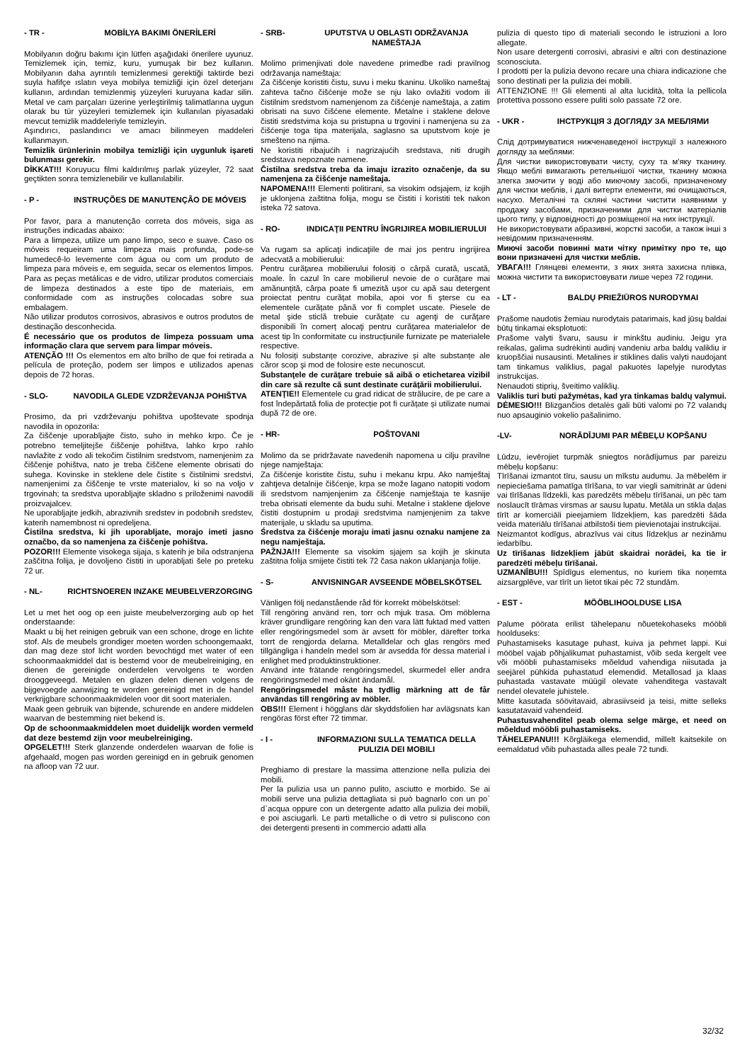- TR - MOBİLYA BAKIMI ÖNERİLERİ
Mobilyanın doğru bakımı için lütfen aşağıdaki önerilere uyunuz. Temizlemek için, temiz, kuru, yumuşak bir bez kullanın. Mobilyanın daha ayrıntılı temizlenmesi gerektiği taktirde bezi suyla hafifçe ıslatın veya mobilya temizliği için özel deterjanı kullanın, ardından temizlenmiş yüzeyleri kuruyana kadar silin. Metal ve cam parçaları üzerine yerleştirilmiş talimatlarına uygun olarak bu tür yüzeyleri temizlemek için kullanılan piyasadaki mevcut temizlik maddeleriyle temizleyin.
Aşındırıcı, paslandırıcı ve amacı bilinmeyen maddeleri kullanmayın.
Temizlik ürünlerinin mobilya temizliği için uygunluk işareti bulunması gerekir.
DİKKAT!!! Koruyucu filmi kaldırılmış parlak yüzeyler, 72 saat geçtikten sonra temizlenebilir ve kullanılabilir.
- P - INSTRUÇÕES DE MANUTENÇÃO DE MÓVEIS
Por favor, para a manutenção correta dos móveis, siga as instruções indicadas abaixo:
Para a limpeza, utilize um pano limpo, seco e suave. Caso os móveis requeiram uma limpeza mais profunda, pode-se humedecê-lo levemente com água ou com um produto de limpeza para móveis e, em seguida, secar os elementos limpos. Para as peças metálicas e de vidro, utilizar produtos comerciais de limpeza destinados a este tipo de materiais, em conformidade com as instruções colocadas sobre sua embalagem.
Não utilizar produtos corrosivos, abrasivos e outros produtos de destinação desconhecida.
É necessário que os produtos de limpeza possuam uma informação clara que servem para limpar móveis.
ATENÇÃO !!! Os elementos em alto brilho de que foi retirada a película de proteção, podem ser limpos e utilizados apenas depois de 72 horas.
- SLO- NAVODILA GLEDE VZDRŽEVANJA POHIŠTVA
Prosimo, da pri vzdrževanju pohištva upoštevate spodnja navodila in opozorila:
Za čiščenje uporabljajte čisto, suho in mehko krpo. Če je potrebno temeljitejše čiščenje pohištva, lahko krpo rahlo navlažite z vodo ali tekočim čistilnim sredstvom, namenjenim za čiščenje pohištva, nato je treba čiščene elemente obrisati do suhega. Kovinske in steklene dele čistite s čistilnimi sredstvi, namenjenimi za čiščenje te vrste materialov, ki so na voljo v trgovinah; ta sredstva uporabljajte skladno s priloženimi navodili proizvajalcev.
Ne uporabljajte jedkih, abrazivnih sredstev in podobnih sredstev, katerih namembnost ni opredeljena.
Čistilna sredstva, ki jih uporabljate, morajo imeti jasno označbo, da so namenjena za čiščenje pohištva.
POZOR!!! Elemente visokega sijaja, s katerih je bila odstranjena zaščitna folija, je dovoljeno čistiti in uporabljati šele po preteku 72 ur.
- NL- RICHTSNOEREN INZAKE MEUBELVERZORGING
Let u met het oog op een juiste meubelverzorging aub op het onderstaande:
Maakt u bij het reinigen gebruik van een schone, droge en lichte stof. Als de meubels grondiger moeten worden schoongemaakt, dan mag deze stof licht worden bevochtigd met water of een schoonmaakmiddel dat is bestemd voor de meubelreiniging, en dienen de gereinigde onderdelen vervolgens te worden drooggeveegd. Metalen en glazen delen dienen volgens de bijgevoegde aanwijzing te worden gereinigd met in de handel verkrijgbare schoonmaakmidelen voor dit soort materialen.
Maak geen gebruik van bijtende, schurende en andere middelen waarvan de bestemming niet bekend is.
Op de schoonmaakmiddelen moet duidelijk worden vermeld dat deze bestemd zijn voor meubelreiniging.
OPGELET!!! Sterk glanzende onderdelen waarvan de folie is afgehaald, mogen pas worden gereinigd en in gebruik genomen na afloop van 72 uur.
- SRB- UPUTSTVA U OBLASTI ODRŽAVANJA NAMEŠTAJA
Molimo primenjivati dole navedene primedbe radi pravilnog održavanja nameštaja:
Za čišćenje koristiti čistu, suvu i meku tkaninu. Ukoliko nameštaj zahteva tačno čišćenje može se nju lako ovlažiti vodom ili čistilnim sredstvom namenjenom za čišćenje nameštaja, a zatim obrisati na suvo čišćene elemente. Metalne i staklene delove čistiti sredstvima koja su pristupna u trgovini i namenjena su za čišćenje toga tipa materijala, saglasno sa uputstvom koje je smešteno na njima.
Ne koristiti ribajućih i nagrizajućih sredstava, niti drugih sredstava nepoznate namene.
Čistilna sredstva treba da imaju izrazito označenje, da su namenjena za čišćenje nameštaja.
NAPOMENA!!! Elementi politirani, sa visokim odsjajem, iz kojih je uklonjena zaštitna folija, mogu se čistiti i koristiti tek nakon isteka 72 satova.
- RO- INDICAŢII PENTRU ÎNGRIJIREA MOBILIERULUI
Va rugam sa aplicaţi indicaţiile de mai jos pentru ingrijirea adecvată a mobilierului:
Pentru curățarea mobilierului folosiți o cârpă curată, uscată, moale. În cazul în care mobilierul nevoie de o curățare mai amănunțită, cârpa poate fi umezită ușor cu apă sau detergent proiectat pentru curățat mobila, apoi vor fi şterse cu ea elementele curățate până vor fi complet uscate. Piesele de metal şide sticlă trebuie curățate cu agenţi de curăţare disponibili în comerț alocaţi pentru curățarea materialelor de acest tip în conformitate cu instrucțiunile furnizate pe materialele respective.
Nu folosiți substanțe corozive, abrazive și alte substanțe ale căror scop şi mod de folosire este necunoscut.
Substanţele de curăţare trebuie să aibă o etichetarea vizibil din care să rezulte că sunt destinate curăţării mobilierului.
ATENŢIE!! Elementele cu grad ridicat de strălucire, de pe care a fost îndepărtată folia de protecție pot fi curățate și utilizate numai după 72 de ore.
- HR- POŠTOVANI
Molimo da se pridržavate navedenih napomena u cilju pravilne njege namještaja:
Za čišćenje koristite čistu, suhu i mekanu krpu. Ako namještaj zahtjeva detalnije čišćenje, krpa se može lagano natopiti vodom ili sredstvom namjenjenim za čišćenje namještaja te kasnije treba obrisati elemente da budu suhi. Metalne i staklene djelove čistiti dostupnim u prodaji sredstvima namjenjenim za takve materijale, u skladu sa uputima.
Średstva za čišćenje moraju imati jasnu oznaku namjene za negu namještaja.
PAŽNJA!!! Elemente sa visokim sjajem sa kojih je skinuta zaštitna folija smijete čistiti tek 72 časa nakon uklanjanja folije.
- S- ANVISNINGAR AVSEENDE MÖBELSKÖTSEL
Vänligen följ nedanstående råd för korrekt möbelskötsel:
Till rengöring använd ren, torr och mjuk trasa. Om möblerna kräver grundligare rengöring kan den vara lätt fuktad med vatten eller rengöringsmedel som är avsett för möbler, därefter torka torrt de rengjorda delarna. Metalldelar och glas rengörs med tillgängliga i handeln medel som är avsedda för dessa material i enlighet med produktinstruktioner.
Använd inte frätande rengöringsmedel, skurmedel eller andra rengöringsmedel med okänt ändamål.
Rengöringsmedel måste ha tydlig märkning att de får användas till rengöring av möbler.
OBS!!! Element i högglans där skyddsfolien har avlägsnats kan rengöras först efter 72 timmar.
- I - INFORMAZIONI SULLA TEMATICA DELLA PULIZIA DEI MOBILI
Preghiamo di prestare la massima attenzione nella pulizia dei mobili.
Per la pulizia usa un panno pulito, asciutto e morbido. Se ai mobili serve una pulizia dettagliata si può bagnarlo con un po` d`acqua oppure con un detergente adatto alla pulizia dei mobili, e poi asciugarli. Le parti metalliche o di vetro si puliscono con dei detergenti presenti in commercio adatti alla
pulizia di questo tipo di materiali secondo le istruzioni a loro allegate.
Non usare detergenti corrosivi, abrasivi e altri con destinazione sconosciuta.
I prodotti per la pulizia devono recare una chiara indicazione che sono destinati per la pulizia dei mobili.
ATTENZIONE !!! Gli elementi al alta lucidità, tolta la pellicola protettiva possono essere puliti solo passate 72 ore.
- UKR - ІНСТРУКЦІЯ З ДОГЛЯДУ ЗА МЕБЛЯМИ
Слід дотримуватися нижченаведеної інструкції з належного догляду за меблями:
Для чистки використовувати чисту, суху та м'яку тканину. Якщо меблі вимагають ретельнішої чистки, тканину можна злегка змочити у воді або миючому засобі, призначеному для чистки меблів, і далі витерти елементи, які очищаються, насухо. Металічні та скляні частини чистити наявними у продажу засобами, призначеними для чистки матеріалів цього типу, у відповідності до розміщеної на них інструкції.
Не використовувати абразивні, жорсткі засоби, а також інші з невідомим призначенням.
Миючі засоби повинні мати чітку примітку про те, що вони призначені для чистки меблів.
УВАГА!!! Глянцеві елементи, з яких знята захисна плівка, можна чистити та використовувати лише через 72 години.
- LT - BALDŲ PRIEŽIŪROS NURODYMAI
Prašome naudotis žemiau nurodytais patarimais, kad jūsų baldai būtų tinkamai eksplotuoti:
Prašome valyti švaru, sausu ir minkštu audiniu. Jeigu yra reikalas, galima sudrėkinti audinį vandeniu arba baldų valikliu ir kruopščiai nusausinti. Metalines ir stiklines dalis valyti naudojant tam tinkamus valiklius, pagal pakuotės lapelyje nurodytas instrukcijas.
Nenaudoti stiprių, šveitimo valiklių.
Valiklis turi buti pažymėtas, kad yra tinkamas baldų valymui.
DĖMESIO!!! Blizgančios detalės gali būti valomi po 72 valandų nuo apsauginio vokelio pašalinimo.
-LV- NORĀDĪJUMI PAR MĒBEĻU KOPŠANU
Lūdzu, ievērojiet turpmāk sniegtos norādījumus par pareizu mēbeļu kopšanu:
Tīrīšanai izmantot tīru, sausu un mīkstu audumu. Ja mēbelēm ir nepieciešama pamatīga tīrīšana, to var viegli samitrināt ar ūdeni vai tīrīšanas līdzekli, kas paredzēts mēbeļu tīrīšanai, un pēc tam noslaucīt tīrāmas virsmas ar sausu lupatu. Metāla un stikla daļas tīrīt ar komerciāli pieejamiem līdzekļiem, kas paredzēti šāda veida materiālu tīrīšanai atbilstoši tiem pievienotajai instrukcijai.
Neizmantot kodīgus, abrazīvus vai citus līdzekļus ar nezināmu iedarbību.
Uz tīrīšanas līdzekļiem jābūt skaidrai norādei, ka tie ir paredzēti mēbeļu tīrīšanai.
UZMANĪBU!!! Spīdīgus elementus, no kuriem tika noņemta aizsargplēve, var tīrīt un lietot tikai pēc 72 stundām.
- EST - MÖÖBLIHOOLDUSE LISA
Palume pöörata erilist tähelepanu nõuetekohaseks mööbli hoolduseks:
Puhastamiseks kasutage puhast, kuiva ja pehmet lappi. Kui mööbel vajab põhjalikumat puhastamist, võib seda kergelt vee või mööbli puhastamiseks mõeldud vahendiga niisutada ja seejärel pühkida puhastatud elemendid. Metallosad ja klaas puhastada vastavate müügil olevate vahenditega vastavalt nendel olevatele juhistele.
Mitte kasutada söövitavaid, abrasiivseid ja teisi, mitte selleks kasutatavaid vahendeid.
Puhastusvahenditel peab olema selge märge, et need on mõeldud mööbli puhastamiseks.
TÄHELEPANU!!! Kõrgläikega elemendid, millelt kaitsekile on eemaldatud võib puhastada alles peale 72 tundi.
32/32